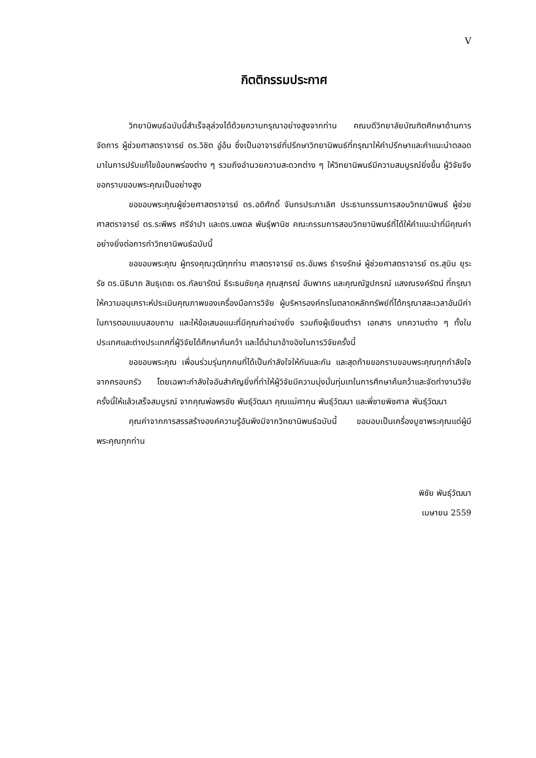V
กิตติกรรมประกาศ
วิทยานิพนธ์ฉบับนี้สำเร็จลุล่วงได้ด้วยความกรุณาอย่างสูงจากท่าน คณบดีวิทยาลัยบัณฑิตศึกษาด้านการจัดการ ผู้ช่วยศาสตราจารย์ ดร.วิชิต อู่อ้น ซึ่งเป็นอาจารย์ที่ปรึกษาวิทยานิพนธ์ที่กรุณาให้คำปรึกษาและคำแนะนำตลอดมาในการปรับแก้ไขข้อบกพร่องต่าง ๆ รวมถึงอำนวยความสะดวกต่าง ๆ ให้วิทยานิพนธ์มีความสมบูรณ์ยิ่งขึ้น ผู้วิจัยจึงขอกราบขอบพระคุณเป็นอย่างสูง
ขอขอบพระคุณผู้ช่วยศาสตราจารย์ ดร.อดิศักดิ์ จันทรประภาเลิศ ประธานกรรมการสอบวิทยานิพนธ์ ผู้ช่วยศาสตราจารย์ ดร.ระพีพร ศรีจำปา และดร.นพดล พันธุ์พานิช คณะกรรมการสอบวิทยานิพนธ์ที่ได้ให้คำแนะนำที่มีคุณค่าอย่างยิ่งต่อการทำวิทยานิพนธ์ฉบับนี้
ขอขอบพระคุณ ผู้ทรงคุณวุฒิทุกท่าน ศาสตราจารย์ ดร.อัมพร ธำรงรักษ์ ผู้ช่วยศาสตราจารย์ ดร.สุบิน ยุระรัช ดร.นิธินาถ สินธุเดชะ ดร.กัลยารัตน์ ธีระธนชัยกุล คุณสุภรณ์ อัมพากร และคุณณัฐปกรณ์ แสงณรงค์รัตน์ ที่กรุณาให้ความอนุเคราะห์ประเมินคุณภาพของเครื่องมือการวิจัย ผู้บริหารองค์กรในตลาดหลักทรัพย์ที่ได้กรุณาสละเวลาอันมีค่าในการตอบแบบสอบถาม และให้ข้อเสนอแนะที่มีคุณค่าอย่างยิ่ง รวมถึงผู้เขียนตำรา เอกสาร บทความต่าง ๆ ทั้งในประเทศและต่างประเทศที่ผู้วิจัยได้ศึกษาค้นคว้า และได้นำมาอ้างอิงในการวิจัยครั้งนี้
ขอขอบพระคุณ เพื่อนร่วมรุ่นทุกคนที่ได้เป็นกำลังใจให้กันและกัน และสุดท้ายขอกราบขอบพระคุณทุกกำลังใจจากครอบครัว โดยเฉพาะกำลังใจอันสำคัญยิ่งที่ทำให้ผู้วิจัยมีความมุ่งมั่นทุ่มเทในการศึกษาค้นคว้าและจัดทำงานวิจัยครั้งนี้ให้แล้วเสร็จสมบูรณ์ จากคุณพ่อพรชัย พันธุ์วัฒนา คุณแม่ศากุน พันธุ์วัฒนา และพี่ชายพิชศาล พันธุ์วัฒนา
คุณค่าจากการสรรสร้างองค์ความรู้อันพึงมีจากวิทยานิพนธ์ฉบับนี้ ขอมอบเป็นเครื่องบูชาพระคุณแด่ผู้มีพระคุณทุกท่าน
พิชัย พันธุ์วัฒนา
เมษายน 2559